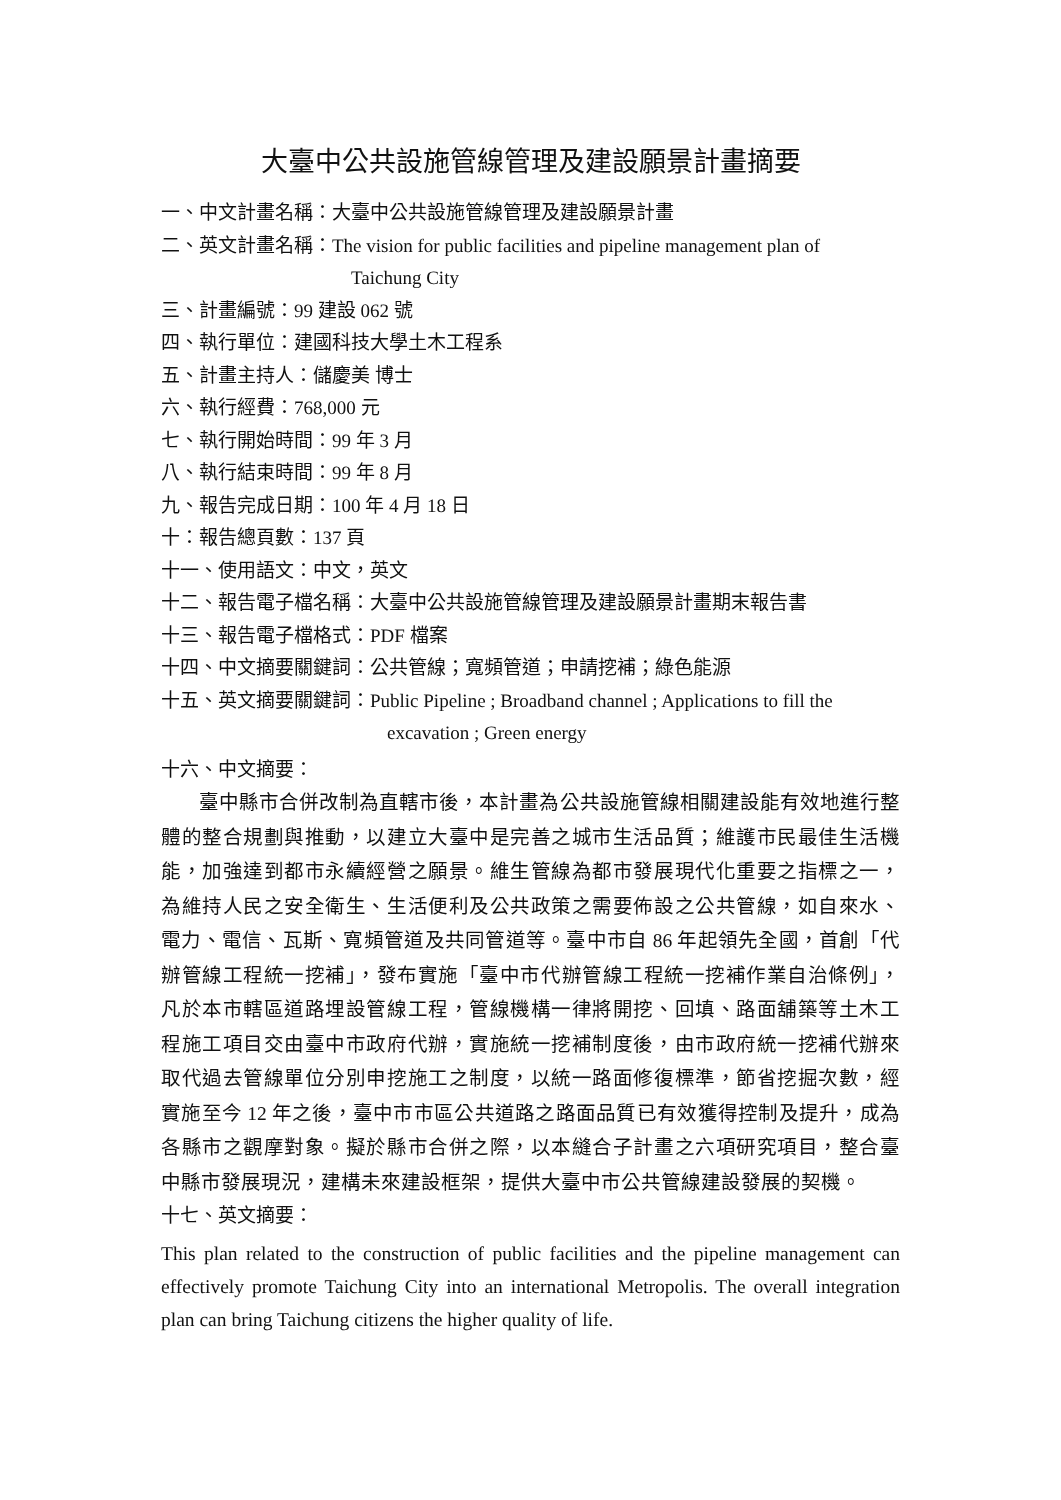大臺中公共設施管線管理及建設願景計畫摘要
一、中文計畫名稱：大臺中公共設施管線管理及建設願景計畫
二、英文計畫名稱：The vision for public facilities and pipeline management plan of
Taichung City
三、計畫編號：99 建設 062 號
四、執行單位：建國科技大學土木工程系
五、計畫主持人：儲慶美 博士
六、執行經費：768,000 元
七、執行開始時間：99 年 3 月
八、執行結束時間：99 年 8 月
九、報告完成日期：100 年 4 月 18 日
十：報告總頁數：137 頁
十一、使用語文：中文，英文
十二、報告電子檔名稱：大臺中公共設施管線管理及建設願景計畫期末報告書
十三、報告電子檔格式：PDF 檔案
十四、中文摘要關鍵詞：公共管線；寬頻管道；申請挖補；綠色能源
十五、英文摘要關鍵詞：Public Pipeline ; Broadband channel ; Applications to fill the
excavation ; Green energy
十六、中文摘要：
臺中縣市合併改制為直轄市後，本計畫為公共設施管線相關建設能有效地進行整體的整合規劃與推動，以建立大臺中是完善之城市生活品質；維護市民最佳生活機能，加強達到都市永續經營之願景。維生管線為都市發展現代化重要之指標之一，為維持人民之安全衛生、生活便利及公共政策之需要佈設之公共管線，如自來水、電力、電信、瓦斯、寬頻管道及共同管道等。臺中市自 86 年起領先全國，首創「代辦管線工程統一挖補」，發布實施「臺中市代辦管線工程統一挖補作業自治條例」，凡於本市轄區道路埋設管線工程，管線機構一律將開挖、回填、路面舖築等土木工程施工項目交由臺中市政府代辦，實施統一挖補制度後，由市政府統一挖補代辦來取代過去管線單位分別申挖施工之制度，以統一路面修復標準，節省挖掘次數，經實施至今 12 年之後，臺中市市區公共道路之路面品質已有效獲得控制及提升，成為各縣市之觀摩對象。擬於縣市合併之際，以本縫合子計畫之六項研究項目，整合臺中縣市發展現況，建構未來建設框架，提供大臺中市公共管線建設發展的契機。
十七、英文摘要：
This plan related to the construction of public facilities and the pipeline management can effectively promote Taichung City into an international Metropolis. The overall integration plan can bring Taichung citizens the higher quality of life.